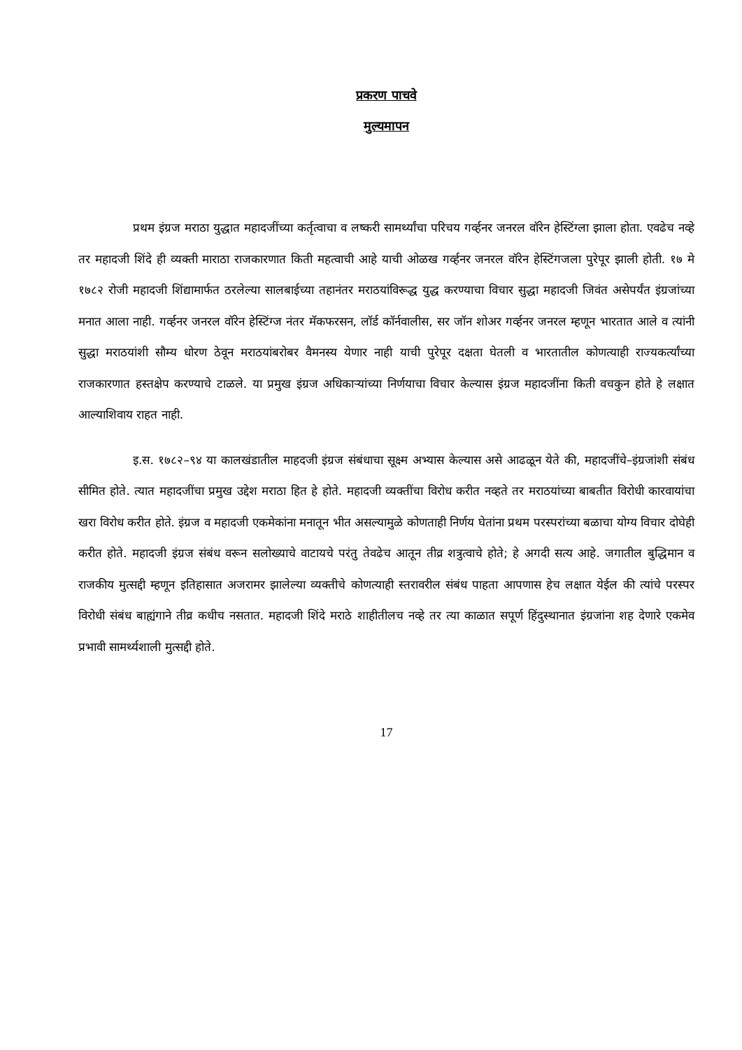प्रकरण पाचवे
मुल्यमापन
प्रथम इंग्रज मराठा युद्धात महादजींच्या कर्तृत्वाचा व लष्करी सामर्थ्यांचा परिचय गर्व्हनर जनरल वॉरेन हेस्टिंग्ला झाला होता. एवढेच नव्हे तर महादजी शिंदे ही व्यक्ती माराठा राजकारणात किती महत्वाची आहे याची ओळख गर्व्हनर जनरल वॉरेन हेस्टिंगजला पुरेपूर झाली होती. १७ मे १७८२ रोजी महादजी शिंद्यामार्फत ठरलेल्या सालबाईच्या तहानंतर मराठयांविरूद्ध युद्ध करण्याचा विचार सुद्धा महादजी जिवंत असेपर्यंत इंग्रजांच्या मनात आला नाही. गर्व्हनर जनरल वॉरेन हेस्टिंग्ज नंतर मॅकफरसन, लॉर्ड कॉर्नवालीस, सर जॉन शोअर गर्व्हनर जनरल म्हणून भारतात आले व त्यांनी सुद्धा मराठयांशी सौम्य धोरण ठेवून मराठयांबरोबर वैमनस्य येणार नाही याची पुरेपूर दक्षता घेतली व भारतातील कोणत्याही राज्यकर्त्यांच्या राजकारणात हस्तक्षेप करण्याचे टाळले. या प्रमुख इंग्रज अधिकाऱ्यांच्या निर्णयाचा विचार केल्यास इंग्रज महादजींना किती वचकुन होते हे लक्षात आल्याशिवाय राहत नाही.
इ.स. १७८२–९४ या कालखंडातील माहदजी इंग्रज संबंधाचा सूक्ष्म अभ्यास केल्यास असे आढळून येते की, महादजींचे–इंग्रजांशी संबंध सीमित होते. त्यात महादजींचा प्रमुख उद्देश मराठा हित हे होते. महादजी व्यक्तींचा विरोध करीत नव्हते तर मराठयांच्या बाबतीत विरोधी कारवायांचा खरा विरोध करीत होते. इंग्रज व महादजी एकमेकांना मनातून भीत असल्यामुळे कोणताही निर्णय घेतांना प्रथम परस्परांच्या बळाचा योग्य विचार दोघेही करीत होते. महादजी इंग्रज संबंध वरून सलोख्याचे वाटायचे परंतु तेवढेच आतून तीव्र शत्रुत्वाचे होते; हे अगदी सत्य आहे. जगातील बुद्धिमान व राजकीय मुत्सद्दी म्हणून इतिहासात अजरामर झालेल्या व्यक्तीचे कोणत्याही स्तरावरील संबंध पाहता आपणास हेच लक्षात येईल की त्यांचे परस्पर विरोधी संबंध बाह्यंगाने तीव्र कधीच नसतात. महादजी शिंदे मराठे शाहीतीलच नव्हे तर त्या काळात सपूर्ण हिंदुस्थानात इंग्रजांना शह देणारे एकमेव प्रभावी सामर्थ्यशाली मुत्सद्दी होते.
17